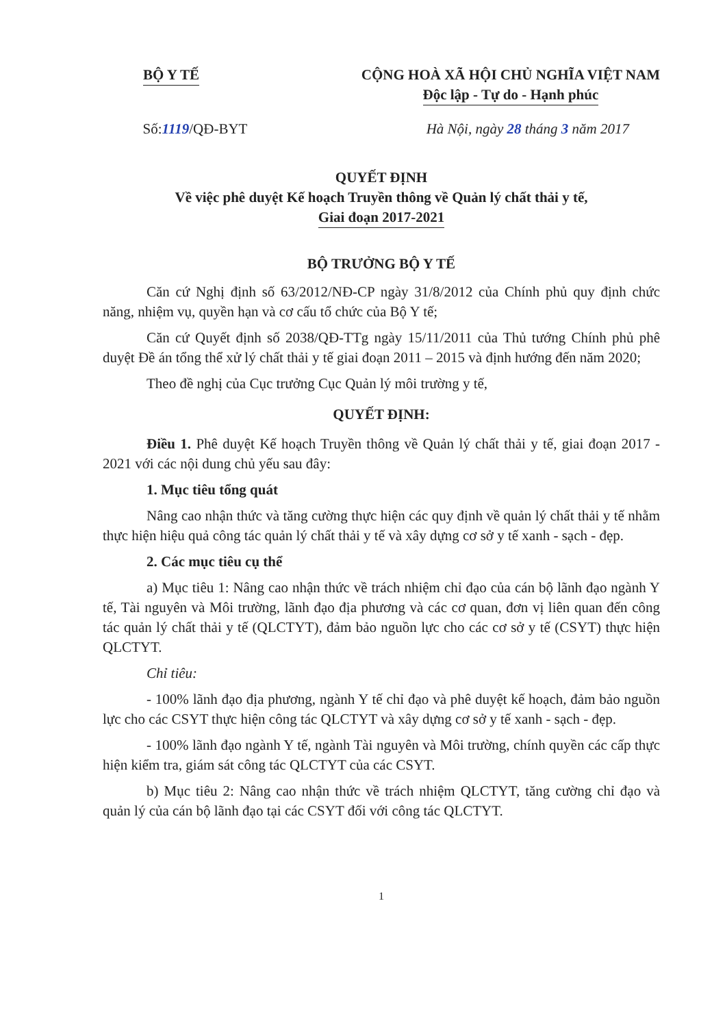BỘ Y TẾ CỘNG HOÀ XÃ HỘI CHỦ NGHĨA VIỆT NAM
Độc lập - Tự do - Hạnh phúc
Số:1119/QĐ-BYT Hà Nội, ngày 28 tháng 3 năm 2017
QUYẾT ĐỊNH
Về việc phê duyệt Kế hoạch Truyền thông về Quản lý chất thải y tế,
Giai đoạn 2017-2021
BỘ TRƯỞNG BỘ Y TẾ
Căn cứ Nghị định số 63/2012/NĐ-CP ngày 31/8/2012 của Chính phủ quy định chức năng, nhiệm vụ, quyền hạn và cơ cấu tổ chức của Bộ Y tế;
Căn cứ Quyết định số 2038/QĐ-TTg ngày 15/11/2011 của Thủ tướng Chính phủ phê duyệt Đề án tổng thể xử lý chất thải y tế giai đoạn 2011 – 2015 và định hướng đến năm 2020;
Theo đề nghị của Cục trưởng Cục Quản lý môi trường y tế,
QUYẾT ĐỊNH:
Điều 1. Phê duyệt Kế hoạch Truyền thông về Quản lý chất thải y tế, giai đoạn 2017 - 2021 với các nội dung chủ yếu sau đây:
1. Mục tiêu tổng quát
Nâng cao nhận thức và tăng cường thực hiện các quy định về quản lý chất thải y tế nhằm thực hiện hiệu quả công tác quản lý chất thải y tế và xây dựng cơ sở y tế xanh - sạch - đẹp.
2. Các mục tiêu cụ thể
a) Mục tiêu 1: Nâng cao nhận thức về trách nhiệm chỉ đạo của cán bộ lãnh đạo ngành Y tế, Tài nguyên và Môi trường, lãnh đạo địa phương và các cơ quan, đơn vị liên quan đến công tác quản lý chất thải y tế (QLCTYT), đảm bảo nguồn lực cho các cơ sở y tế (CSYT) thực hiện QLCTYT.
Chỉ tiêu:
- 100% lãnh đạo địa phương, ngành Y tế chỉ đạo và phê duyệt kế hoạch, đảm bảo nguồn lực cho các CSYT thực hiện công tác QLCTYT và xây dựng cơ sở y tế xanh - sạch - đẹp.
- 100% lãnh đạo ngành Y tế, ngành Tài nguyên và Môi trường, chính quyền các cấp thực hiện kiểm tra, giám sát công tác QLCTYT của các CSYT.
b) Mục tiêu 2: Nâng cao nhận thức về trách nhiệm QLCTYT, tăng cường chỉ đạo và quản lý của cán bộ lãnh đạo tại các CSYT đối với công tác QLCTYT.
1